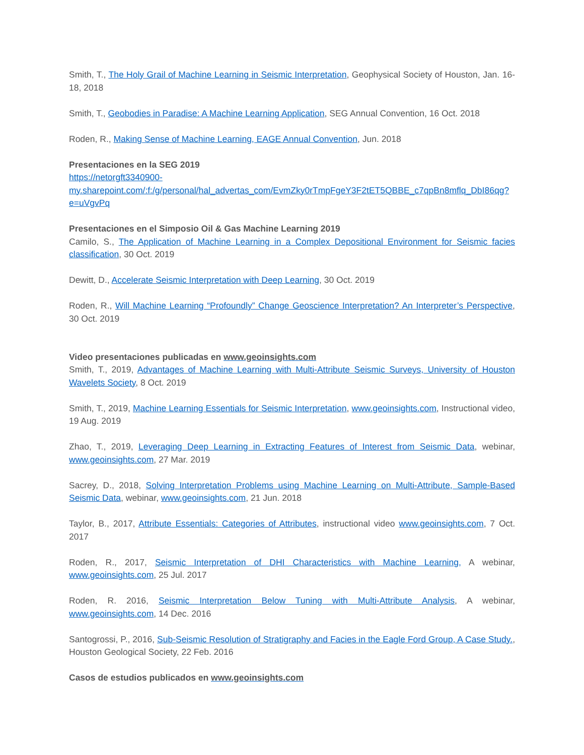Smith, T., The Holy Grail of Machine Learning in Seismic Interpretation, Geophysical Society of Houston, Jan. 16-18, 2018
Smith, T., Geobodies in Paradise: A Machine Learning Application, SEG Annual Convention, 16 Oct. 2018
Roden, R., Making Sense of Machine Learning, EAGE Annual Convention, Jun. 2018
Presentaciones en la SEG 2019
https://netorgft3340900-
my.sharepoint.com/:f:/g/personal/hal_advertas_com/EvmZky0rTmpFgeY3F2tET5QBBE_c7qpBn8mflq_DbI86qg?e=uVgvPq
Presentaciones en el Simposio Oil & Gas Machine Learning 2019
Camilo, S., The Application of Machine Learning in a Complex Depositional Environment for Seismic facies classification, 30 Oct. 2019
Dewitt, D., Accelerate Seismic Interpretation with Deep Learning, 30 Oct. 2019
Roden, R., Will Machine Learning “Profoundly” Change Geoscience Interpretation? An Interpreter’s Perspective, 30 Oct. 2019
Video presentaciones publicadas en www.geoinsights.com
Smith, T., 2019, Advantages of Machine Learning with Multi-Attribute Seismic Surveys, University of Houston Wavelets Society, 8 Oct. 2019
Smith, T., 2019, Machine Learning Essentials for Seismic Interpretation, www.geoinsights.com, Instructional video, 19 Aug. 2019
Zhao, T., 2019, Leveraging Deep Learning in Extracting Features of Interest from Seismic Data, webinar, www.geoinsights.com, 27 Mar. 2019
Sacrey, D., 2018, Solving Interpretation Problems using Machine Learning on Multi-Attribute, Sample-Based Seismic Data, webinar, www.geoinsights.com, 21 Jun. 2018
Taylor, B., 2017, Attribute Essentials: Categories of Attributes, instructional video www.geoinsights.com, 7 Oct. 2017
Roden, R., 2017, Seismic Interpretation of DHI Characteristics with Machine Learning, A webinar, www.geoinsights.com, 25 Jul. 2017
Roden, R. 2016, Seismic Interpretation Below Tuning with Multi-Attribute Analysis, A webinar, www.geoinsights.com, 14 Dec. 2016
Santogrossi, P., 2016, Sub-Seismic Resolution of Stratigraphy and Facies in the Eagle Ford Group, A Case Study., Houston Geological Society, 22 Feb. 2016
Casos de estudios publicados en www.geoinsights.com